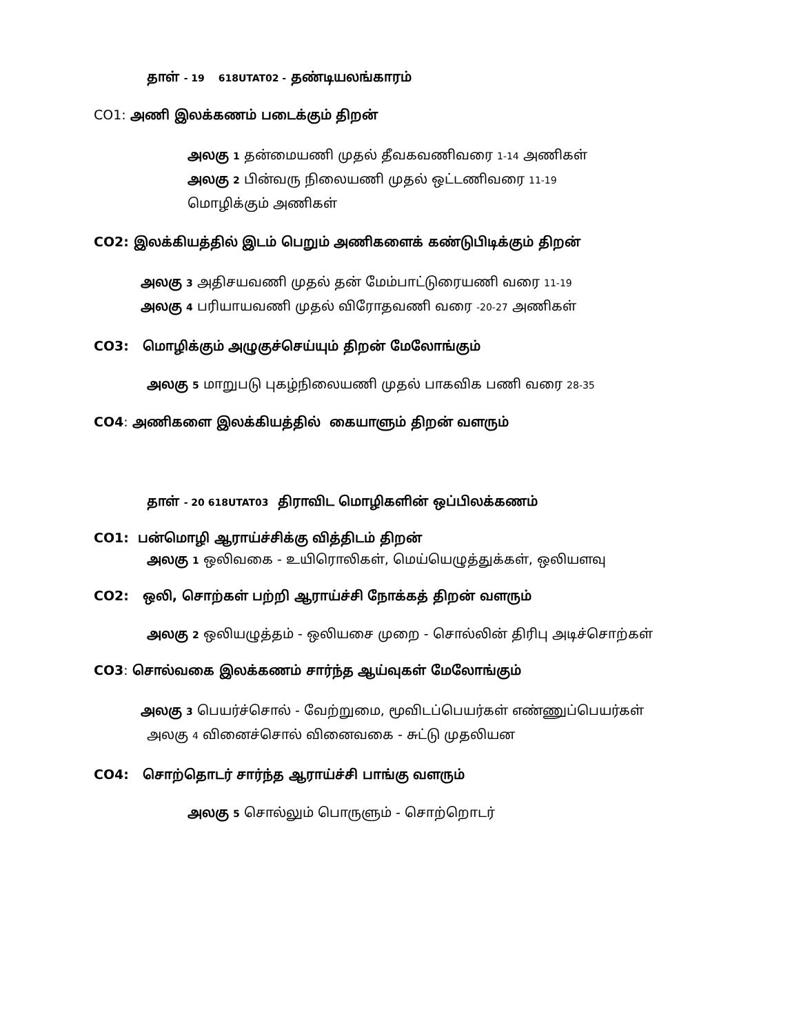தாள் - 19 618UTAT02 - தண்டியலங்காரம்
CO1: அணி இலக்கணம் படைக்கும் திறன்
அலகு 1 தன்மையணி முதல் தீவகவணிவரை 1-14 அணிகள்
அலகு 2 பின்வரு நிலையணி முதல் ஒட்டணிவரை 11-19
மொழிக்கும் அணிகள்
CO2: இலக்கியத்தில் இடம் பெறும் அணிகளைக் கண்டுபிடிக்கும் திறன்
அலகு 3 அதிசயவணி முதல் தன் மேம்பாட்டுரையணி வரை 11-19
அலகு 4 பரியாயவணி முதல் விரோதவணி வரை -20-27 அணிகள்
CO3: மொழிக்கும் அழுகுச்செய்யும் திறன் மேலோங்கும்
அலகு 5 மாறுபடு புகழ்நிலையணி முதல் பாகவிக பணி வரை 28-35
CO4: அணிகளை இலக்கியத்தில் கையாளும் திறன் வளரும்
தாள் - 20 618UTAT03 திராவிட மொழிகளின் ஒப்பிலக்கணம்
CO1: பன்மொழி ஆராய்ச்சிக்கு வித்திடம் திறன்
அலகு 1 ஒலிவகை - உயிரொலிகள், மெய்யெழுத்துக்கள், ஒலியளவு
CO2: ஒலி, சொற்கள் பற்றி ஆராய்ச்சி நோக்கத் திறன் வளரும்
அலகு 2 ஒலியழுத்தம் - ஒலியசை முறை - சொல்லின் திரிபு அடிச்சொற்கள்
CO3: சொல்வகை இலக்கணம் சார்ந்த ஆய்வுகள் மேலோங்கும்
அலகு 3 பெயர்ச்சொல் - வேற்றுமை, மூவிடப்பெயர்கள் எண்ணுப்பெயர்கள்
அலகு 4 வினைச்சொல் வினைவகை - சுட்டு முதலியன
CO4: சொற்தொடர் சார்ந்த ஆராய்ச்சி பாங்கு வளரும்
அலகு 5 சொல்லும் பொருளும் - சொற்றொடர்